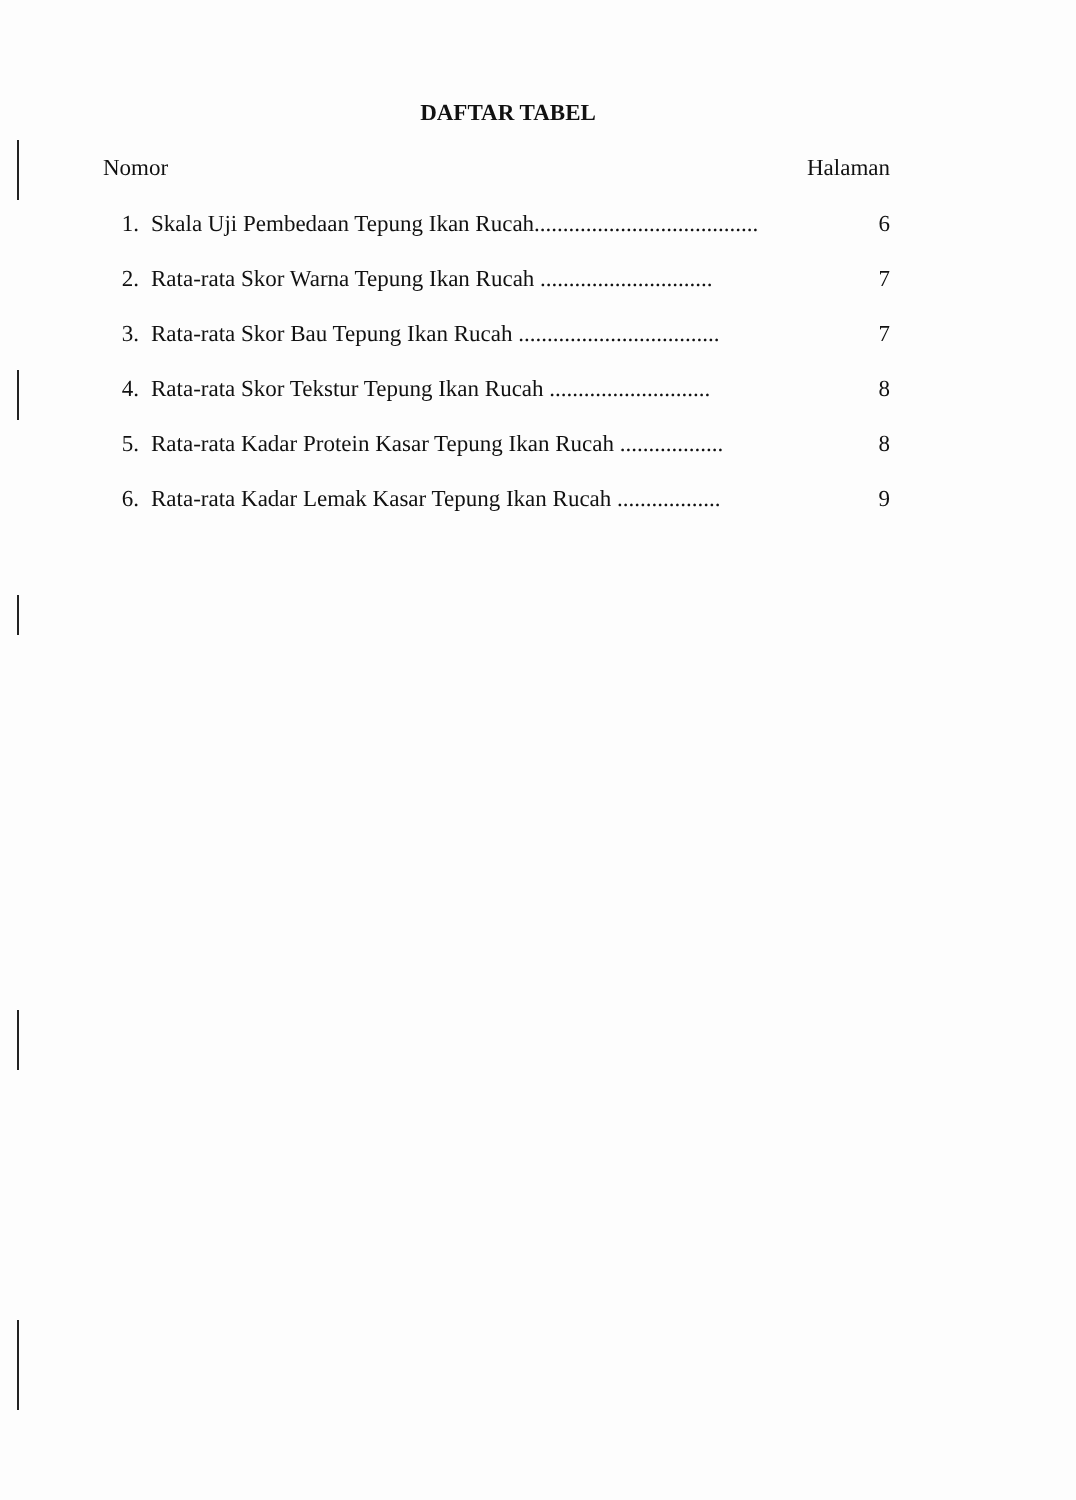DAFTAR TABEL
Nomor Halaman
1. Skala Uji Pembedaan Tepung Ikan Rucah....................................... 6
2. Rata-rata Skor Warna Tepung Ikan Rucah .............................. 7
3. Rata-rata Skor Bau Tepung Ikan Rucah ................................... 7
4. Rata-rata Skor Tekstur Tepung Ikan Rucah ............................ 8
5. Rata-rata Kadar Protein Kasar Tepung Ikan Rucah .................. 8
6. Rata-rata Kadar Lemak Kasar Tepung Ikan Rucah .................. 9